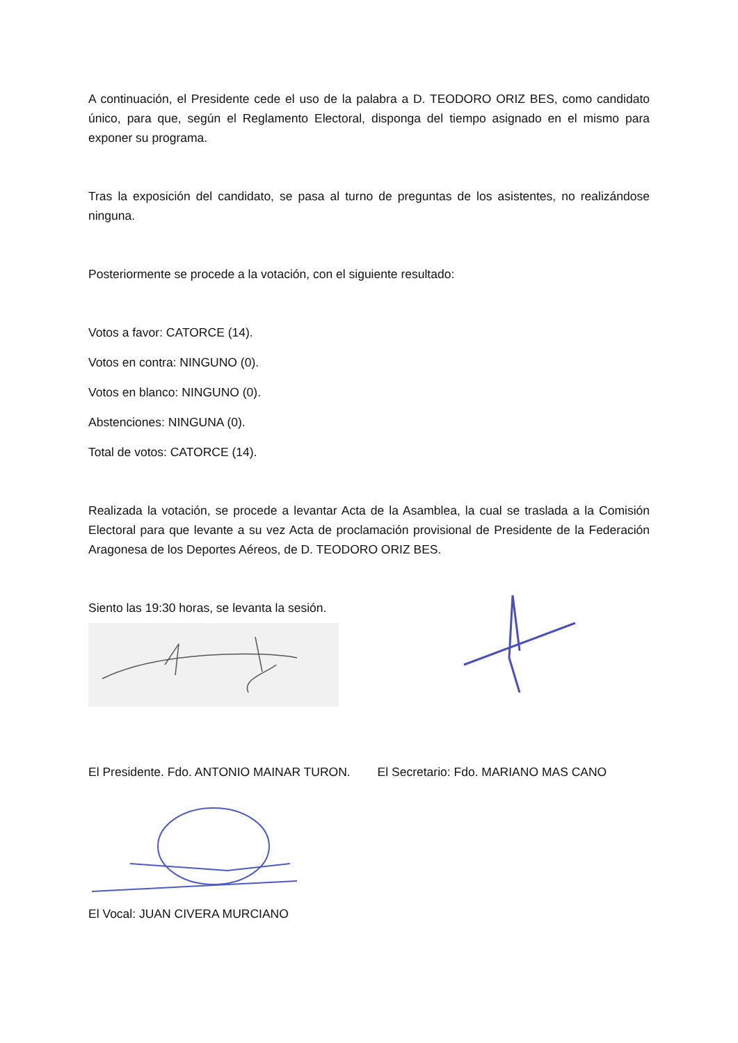A continuación, el Presidente cede el uso de la palabra a D. TEODORO ORIZ BES, como candidato único, para que, según el Reglamento Electoral, disponga del tiempo asignado en el mismo para exponer su programa.
Tras la exposición del candidato, se pasa al turno de preguntas de los asistentes, no realizándose ninguna.
Posteriormente se procede a la votación, con el siguiente resultado:
Votos a favor: CATORCE (14).
Votos en contra: NINGUNO (0).
Votos en blanco: NINGUNO (0).
Abstenciones: NINGUNA (0).
Total de votos: CATORCE (14).
Realizada la votación, se procede a levantar Acta de la Asamblea, la cual se traslada a la Comisión Electoral para que levante a su vez Acta de proclamación provisional de Presidente de la Federación Aragonesa de los Deportes Aéreos, de D. TEODORO ORIZ BES.
Siento las 19:30 horas, se levanta la sesión.
El Presidente. Fdo. ANTONIO MAINAR TURON. El Secretario: Fdo. MARIANO MAS CANO
El Vocal: JUAN CIVERA MURCIANO